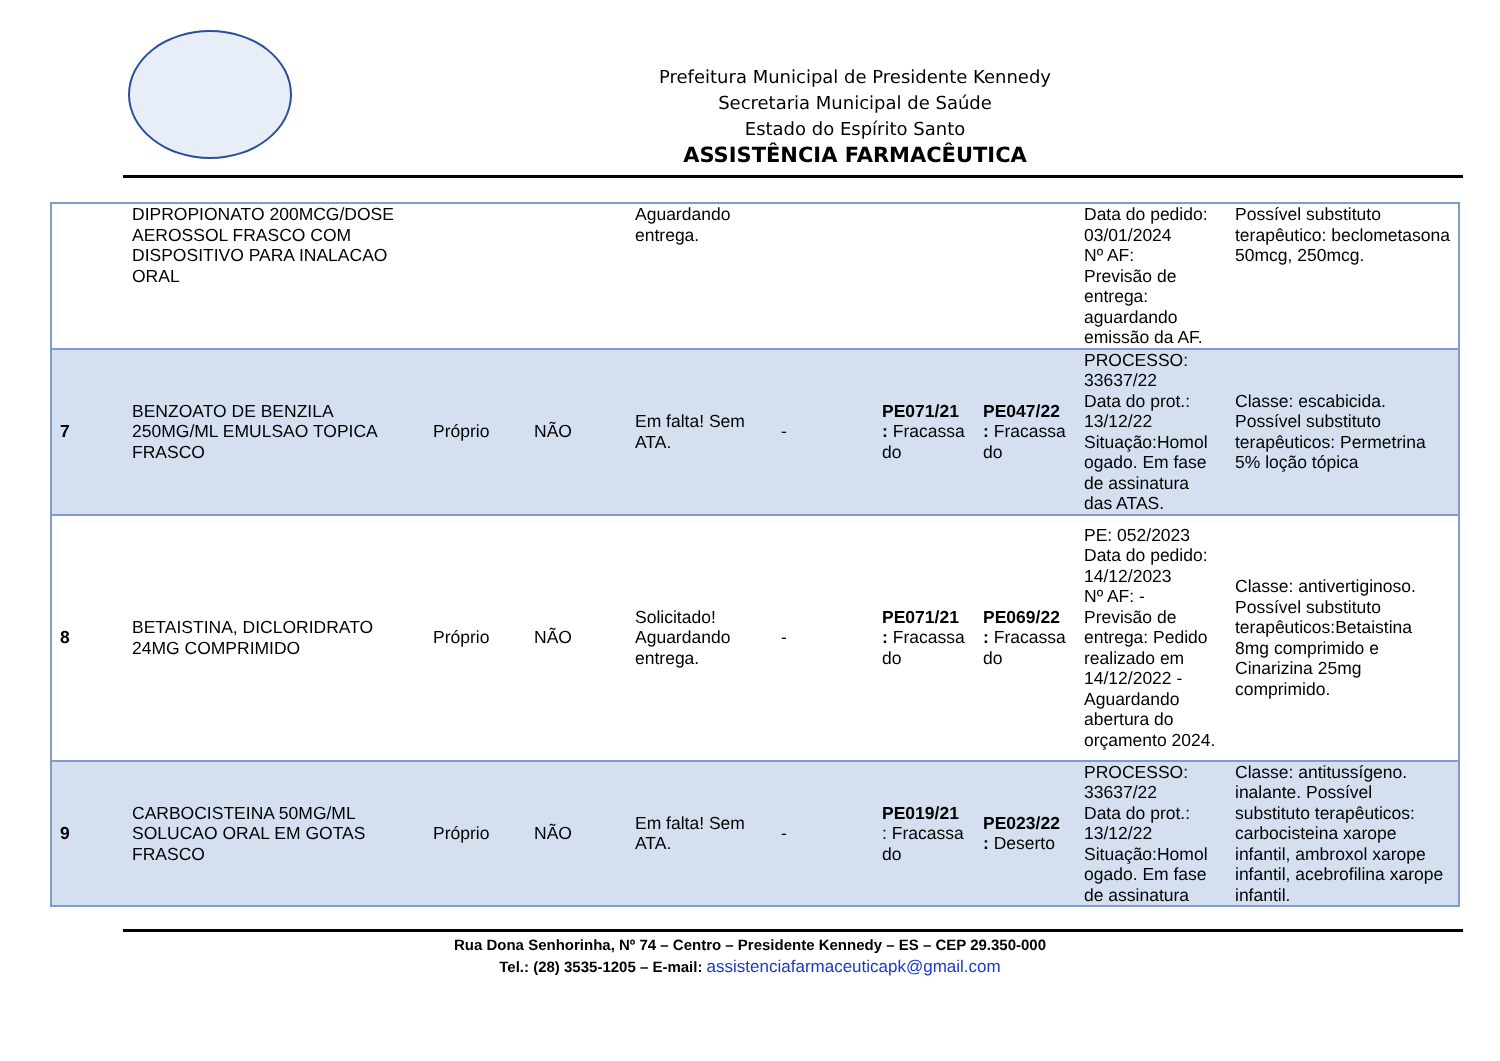Prefeitura Municipal de Presidente Kennedy
Secretaria Municipal de Saúde
Estado do Espírito Santo
ASSISTÊNCIA FARMACÊUTICA
| | DIPROPIONATO 200MCG/DOSE AEROSSOL FRASCO COM DISPOSITIVO PARA INALACAO ORAL | | | Aguardando entrega. | | | | Data do pedido: 03/01/2024 Nº AF: Previsão de entrega: aguardando emissão da AF. | Possível substituto terapêutico: beclometasona 50mcg, 250mcg. |
| 7 | BENZOATO DE BENZILA 250MG/ML EMULSAO TOPICA FRASCO | Próprio | NÃO | Em falta! Sem ATA. | - | PE071/21 : Fracassa do | PE047/22 : Fracassa do | PROCESSO: 33637/22 Data do prot.: 13/12/22 Situação:Homol ogado. Em fase de assinatura das ATAS. | Classe: escabicida. Possível substituto terapêuticos: Permetrina 5% loção tópica |
| 8 | BETAISTINA, DICLORIDRATO 24MG COMPRIMIDO | Próprio | NÃO | Solicitado! Aguardando entrega. | - | PE071/21 : Fracassa do | PE069/22 : Fracassa do | PE: 052/2023 Data do pedido: 14/12/2023 Nº AF: - Previsão de entrega: Pedido realizado em 14/12/2022 - Aguardando abertura do orçamento 2024. | Classe: antivertiginoso. Possível substituto terapêuticos:Betaistina 8mg comprimido e Cinarizina 25mg comprimido. |
| 9 | CARBOCISTEINA 50MG/ML SOLUCAO ORAL EM GOTAS FRASCO | Próprio | NÃO | Em falta! Sem ATA. | - | PE019/21 : Fracassa do | PE023/22 : Deserto | PROCESSO: 33637/22 Data do prot.: 13/12/22 Situação:Homol ogado. Em fase de assinatura | Classe: antitussígeno. inalante. Possível substituto terapêuticos: carbocisteina xarope infantil, ambroxol xarope infantil, acebrofilina xarope infantil. |
Rua Dona Senhorinha, Nº 74 – Centro – Presidente Kennedy – ES – CEP 29.350-000
Tel.: (28) 3535-1205 – E-mail: assistenciafarmaceuticapk@gmail.com